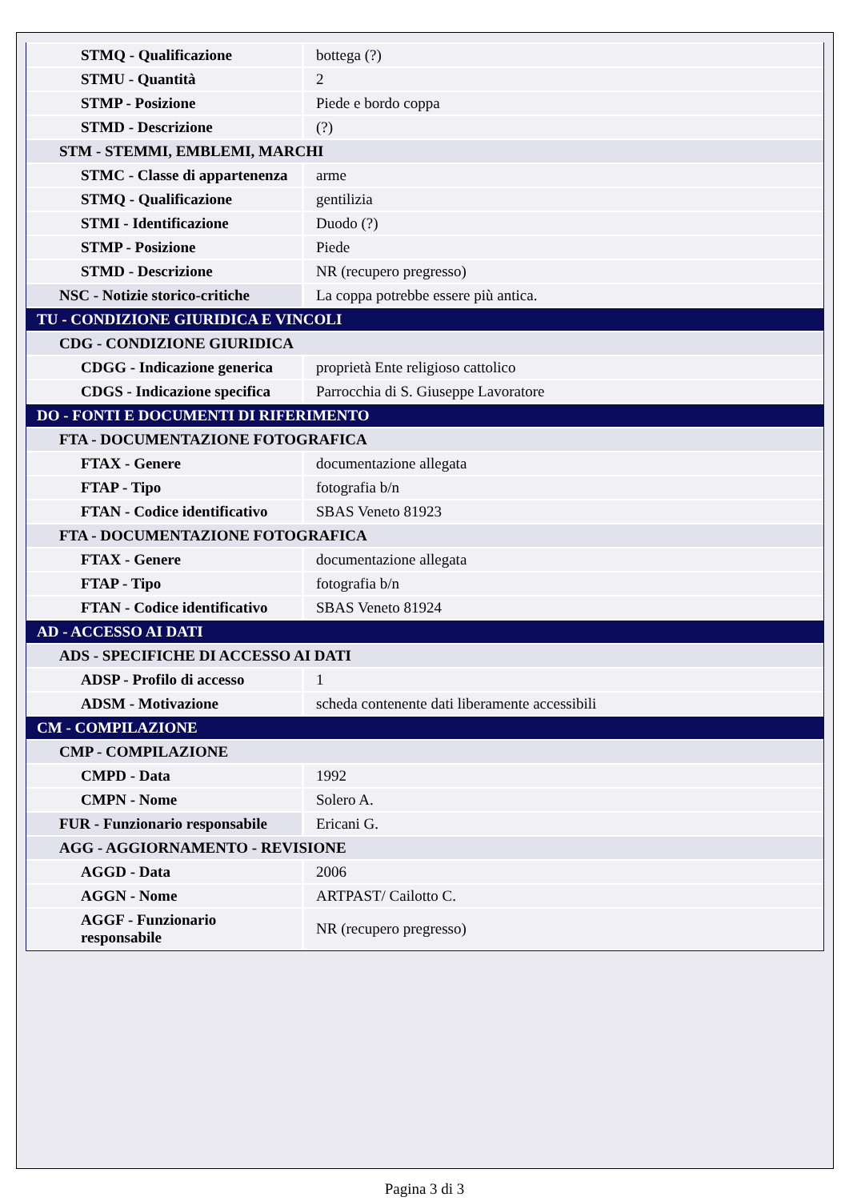| STMQ - Qualificazione | bottega (?) |
| STMU - Quantità | 2 |
| STMP - Posizione | Piede e bordo coppa |
| STMD - Descrizione | (?) |
| STM - STEMMI, EMBLEMI, MARCHI | |
| STMC - Classe di appartenenza | arme |
| STMQ - Qualificazione | gentilizia |
| STMI - Identificazione | Duodo (?) |
| STMP - Posizione | Piede |
| STMD - Descrizione | NR (recupero pregresso) |
| NSC - Notizie storico-critiche | La coppa potrebbe essere più antica. |
| TU - CONDIZIONE GIURIDICA E VINCOLI | |
| CDG - CONDIZIONE GIURIDICA | |
| CDGG - Indicazione generica | proprietà Ente religioso cattolico |
| CDGS - Indicazione specifica | Parrocchia di S. Giuseppe Lavoratore |
| DO - FONTI E DOCUMENTI DI RIFERIMENTO | |
| FTA - DOCUMENTAZIONE FOTOGRAFICA | |
| FTAX - Genere | documentazione allegata |
| FTAP - Tipo | fotografia b/n |
| FTAN - Codice identificativo | SBAS Veneto 81923 |
| FTA - DOCUMENTAZIONE FOTOGRAFICA | |
| FTAX - Genere | documentazione allegata |
| FTAP - Tipo | fotografia b/n |
| FTAN - Codice identificativo | SBAS Veneto 81924 |
| AD - ACCESSO AI DATI | |
| ADS - SPECIFICHE DI ACCESSO AI DATI | |
| ADSP - Profilo di accesso | 1 |
| ADSM - Motivazione | scheda contenente dati liberamente accessibili |
| CM - COMPILAZIONE | |
| CMP - COMPILAZIONE | |
| CMPD - Data | 1992 |
| CMPN - Nome | Solero A. |
| FUR - Funzionario responsabile | Ericani G. |
| AGG - AGGIORNAMENTO - REVISIONE | |
| AGGD - Data | 2006 |
| AGGN - Nome | ARTPAST/ Cailotto C. |
| AGGF - Funzionario responsabile | NR (recupero pregresso) |
Pagina 3 di 3